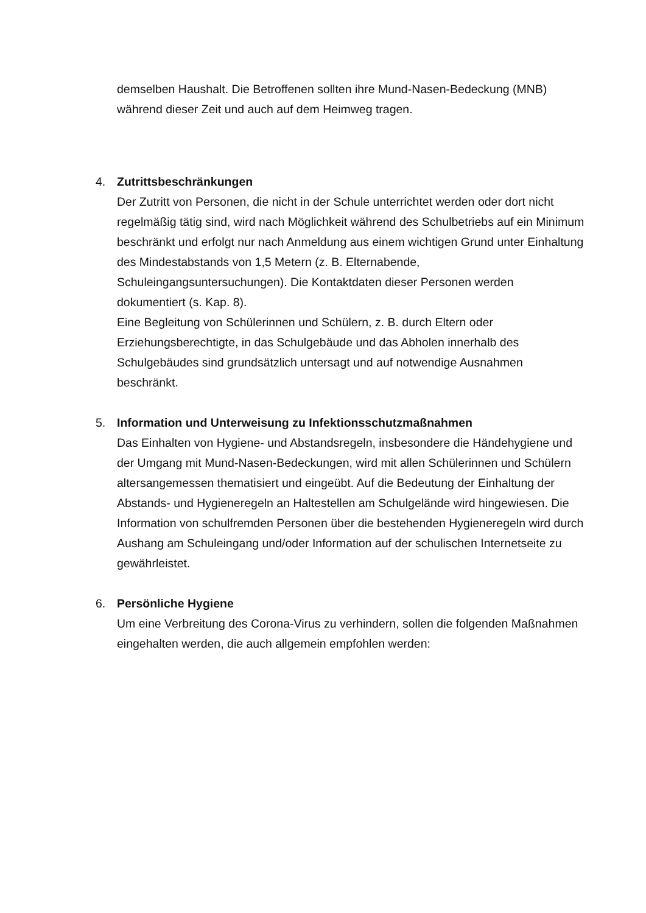demselben Haushalt. Die Betroffenen sollten ihre Mund-Nasen-Bedeckung (MNB) während dieser Zeit und auch auf dem Heimweg tragen.
4. Zutrittsbeschränkungen
Der Zutritt von Personen, die nicht in der Schule unterrichtet werden oder dort nicht regelmäßig tätig sind, wird nach Möglichkeit während des Schulbetriebs auf ein Minimum beschränkt und erfolgt nur nach Anmeldung aus einem wichtigen Grund unter Einhaltung des Mindestabstands von 1,5 Metern (z. B. Elternabende, Schuleingangsuntersuchungen). Die Kontaktdaten dieser Personen werden dokumentiert (s. Kap. 8).
Eine Begleitung von Schülerinnen und Schülern, z. B. durch Eltern oder Erziehungsberechtigte, in das Schulgebäude und das Abholen innerhalb des Schulgebäudes sind grundsätzlich untersagt und auf notwendige Ausnahmen beschränkt.
5. Information und Unterweisung zu Infektionsschutzmaßnahmen
Das Einhalten von Hygiene- und Abstandsregeln, insbesondere die Händehygiene und der Umgang mit Mund-Nasen-Bedeckungen, wird mit allen Schülerinnen und Schülern altersangemessen thematisiert und eingeübt. Auf die Bedeutung der Einhaltung der Abstands- und Hygieneregeln an Haltestellen am Schulgelände wird hingewiesen. Die Information von schulfremden Personen über die bestehenden Hygieneregeln wird durch Aushang am Schuleingang und/oder Information auf der schulischen Internetseite zu gewährleistet.
6. Persönliche Hygiene
Um eine Verbreitung des Corona-Virus zu verhindern, sollen die folgenden Maßnahmen eingehalten werden, die auch allgemein empfohlen werden: